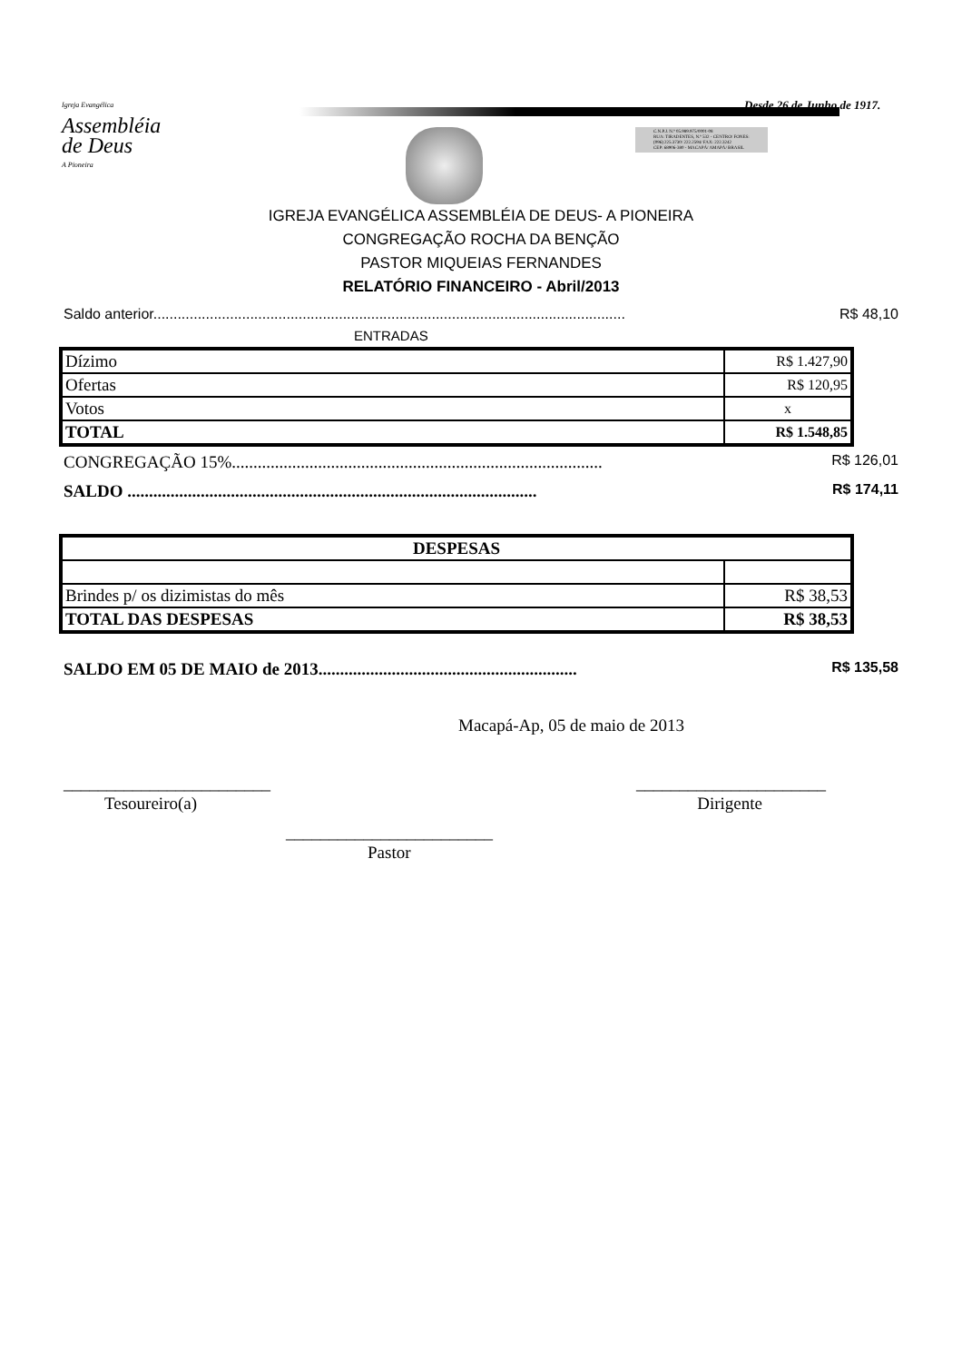Igreja Evangélica
Assembléia
de Deus
A Pioneira
Desde 26 de Junho de 1917.
C.N.P.J. N.º 05.989.975/0001-08
RUA: TIRADENTES, N.º 532 - CENTRO/ FONES:
(096) 225.3730/ 222.2594/ FAX: 222.3242
CEP: 68906-380 - MACAPÁ/ AMAPÁ/ BRASIL
IGREJA EVANGÉLICA ASSEMBLÉIA DE DEUS- A PIONEIRA
CONGREGAÇÃO ROCHA DA BENÇÃO
PASTOR MIQUEIAS FERNANDES
RELATÓRIO FINANCEIRO - Abril/2013
Saldo anterior..................................................................................................................... R$ 48,10
ENTRADAS
| Dízimo | R$ 1.427,90 |
| Ofertas | R$ 120,95 |
| Votos | x |
| TOTAL | R$ 1.548,85 |
CONGREGAÇÃO 15%...................................................................................... R$ 126,01
SALDO ............................................................................................... R$ 174,11
| DESPESAS | |
| Brindes p/ os dizimistas do mês | R$ 38,53 |
| TOTAL DAS DESPESAS | R$ 38,53 |
SALDO EM 05 DE MAIO de 2013............................................................ R$ 135,58
Macapá-Ap, 05 de maio de 2013
________________________ ______________________
Tesoureiro(a) Dirigente
________________________
Pastor